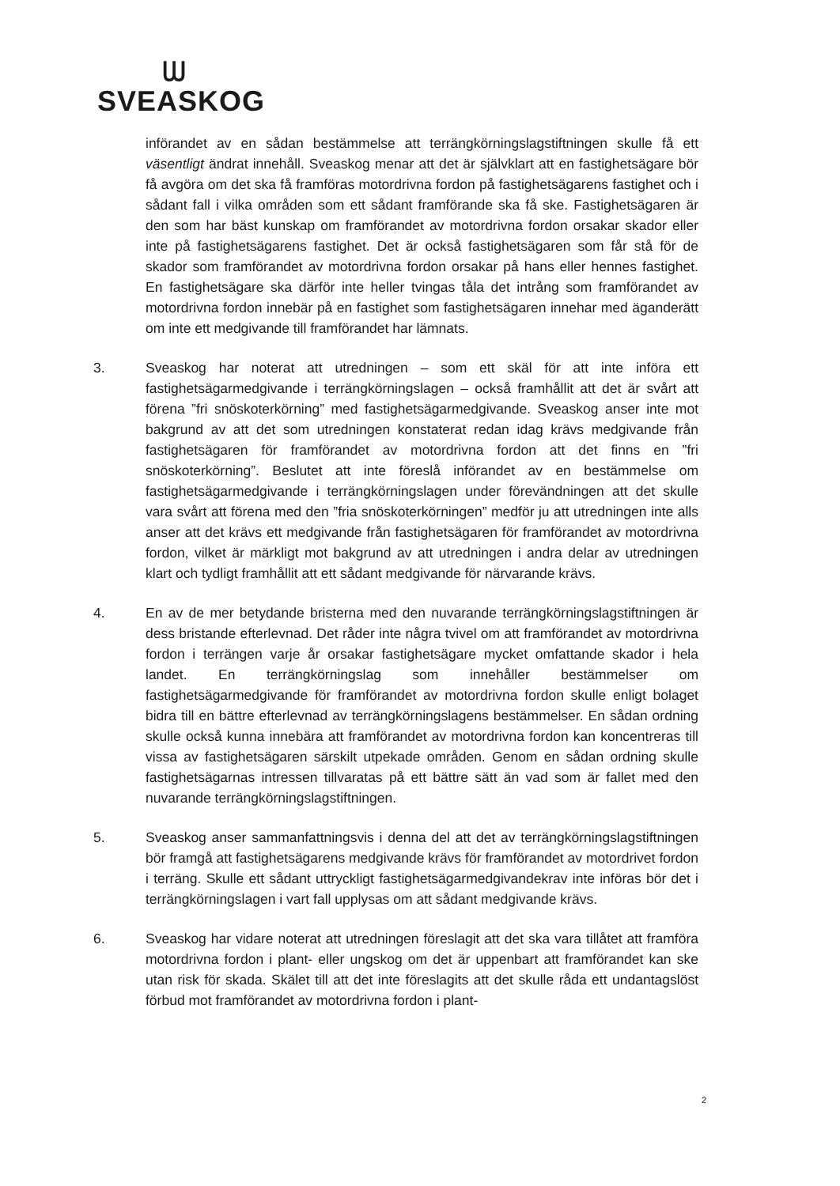ᗯ
SVEASKOG
införandet av en sådan bestämmelse att terrängkörningslagstiftningen skulle få ett väsentligt ändrat innehåll. Sveaskog menar att det är självklart att en fastighetsägare bör få avgöra om det ska få framföras motordrivna fordon på fastighetsägarens fastighet och i sådant fall i vilka områden som ett sådant framförande ska få ske. Fastighetsägaren är den som har bäst kunskap om framförandet av motordrivna fordon orsakar skador eller inte på fastighetsägarens fastighet. Det är också fastighetsägaren som får stå för de skador som framförandet av motordrivna fordon orsakar på hans eller hennes fastighet. En fastighetsägare ska därför inte heller tvingas tåla det intrång som framförandet av motordrivna fordon innebär på en fastighet som fastighetsägaren innehar med äganderätt om inte ett medgivande till framförandet har lämnats.
3. Sveaskog har noterat att utredningen – som ett skäl för att inte införa ett fastighetsägarmedgivande i terrängkörningslagen – också framhållit att det är svårt att förena ”fri snöskoterkörning” med fastighetsägarmedgivande. Sveaskog anser inte mot bakgrund av att det som utredningen konstaterat redan idag krävs medgivande från fastighetsägaren för framförandet av motordrivna fordon att det finns en ”fri snöskoterkörning”. Beslutet att inte föreslå införandet av en bestämmelse om fastighetsägarmedgivande i terrängkörningslagen under förevändningen att det skulle vara svårt att förena med den ”fria snöskoterkörningen” medför ju att utredningen inte alls anser att det krävs ett medgivande från fastighetsägaren för framförandet av motordrivna fordon, vilket är märkligt mot bakgrund av att utredningen i andra delar av utredningen klart och tydligt framhållit att ett sådant medgivande för närvarande krävs.
4. En av de mer betydande bristerna med den nuvarande terrängkörningslagstiftningen är dess bristande efterlevnad. Det råder inte några tvivel om att framförandet av motordrivna fordon i terrängen varje år orsakar fastighetsägare mycket omfattande skador i hela landet. En terrängkörningslag som innehåller bestämmelser om fastighetsägarmedgivande för framförandet av motordrivna fordon skulle enligt bolaget bidra till en bättre efterlevnad av terrängkörningslagens bestämmelser. En sådan ordning skulle också kunna innebära att framförandet av motordrivna fordon kan koncentreras till vissa av fastighetsägaren särskilt utpekade områden. Genom en sådan ordning skulle fastighetsägarnas intressen tillvaratas på ett bättre sätt än vad som är fallet med den nuvarande terrängkörningslagstiftningen.
5. Sveaskog anser sammanfattningsvis i denna del att det av terrängkörningslagstiftningen bör framgå att fastighetsägarens medgivande krävs för framförandet av motordrivet fordon i terräng. Skulle ett sådant uttryckligt fastighetsägarmedgivandekrav inte införas bör det i terrängkörningslagen i vart fall upplysas om att sådant medgivande krävs.
6. Sveaskog har vidare noterat att utredningen föreslagit att det ska vara tillåtet att framföra motordrivna fordon i plant- eller ungskog om det är uppenbart att framförandet kan ske utan risk för skada. Skälet till att det inte föreslagits att det skulle råda ett undantagslöst förbud mot framförandet av motordrivna fordon i plant-
2